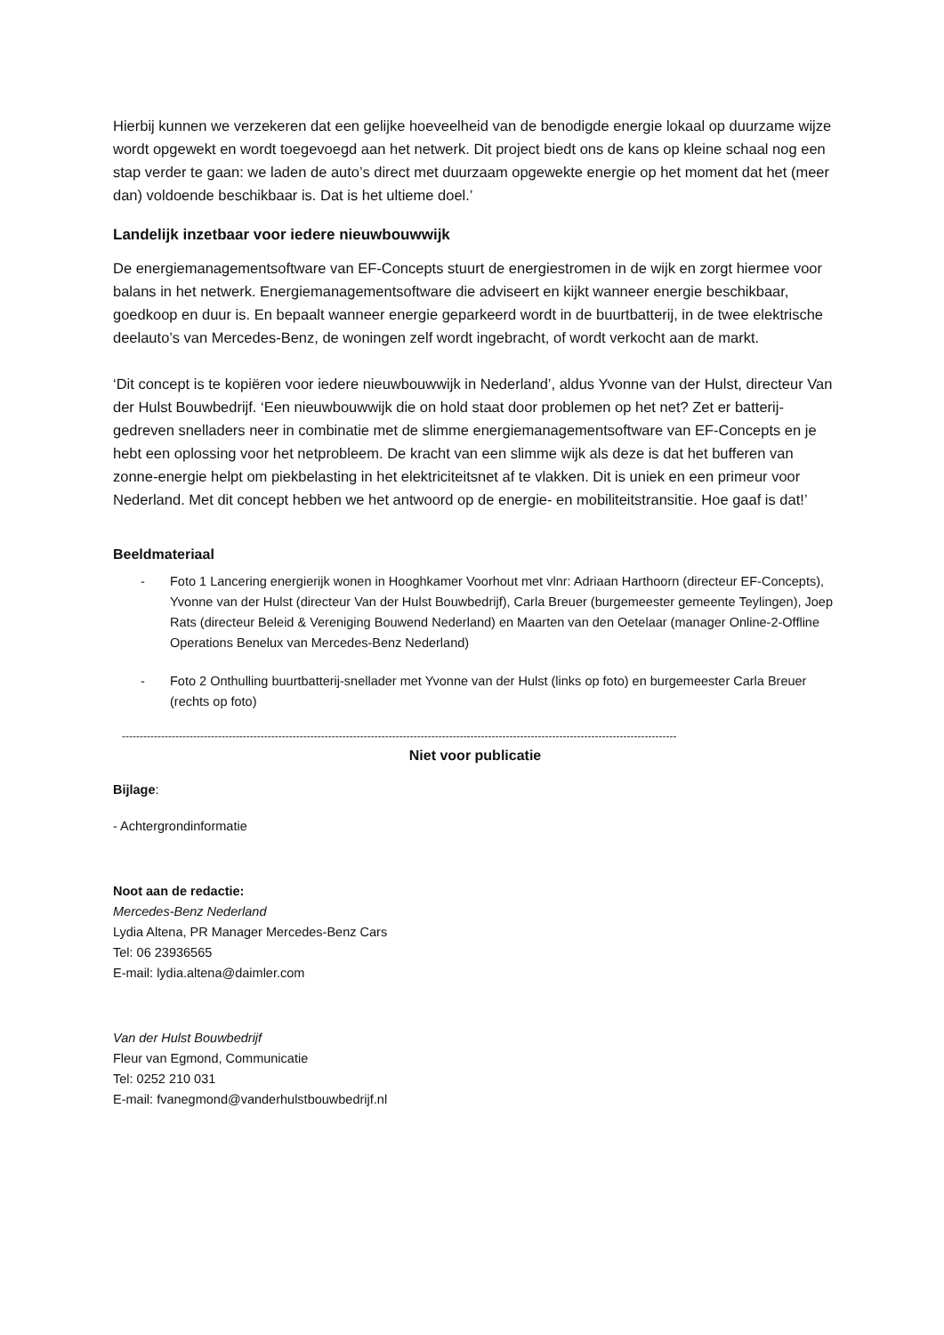Hierbij kunnen we verzekeren dat een gelijke hoeveelheid van de benodigde energie lokaal op duurzame wijze wordt opgewekt en wordt toegevoegd aan het netwerk. Dit project biedt ons de kans op kleine schaal nog een stap verder te gaan: we laden de auto’s direct met duurzaam opgewekte energie op het moment dat het (meer dan) voldoende beschikbaar is. Dat is het ultieme doel.’
Landelijk inzetbaar voor iedere nieuwbouwwijk
De energiemanagementsoftware van EF-Concepts stuurt de energiestromen in de wijk en zorgt hiermee voor balans in het netwerk. Energiemanagementsoftware die adviseert en kijkt wanneer energie beschikbaar, goedkoop en duur is. En bepaalt wanneer energie geparkeerd wordt in de buurtbatterij, in de twee elektrische deelauto’s van Mercedes-Benz, de woningen zelf wordt ingebracht, of wordt verkocht aan de markt.
‘Dit concept is te kopiëren voor iedere nieuwbouwwijk in Nederland’, aldus Yvonne van der Hulst, directeur Van der Hulst Bouwbedrijf. ‘Een nieuwbouwwijk die on hold staat door problemen op het net? Zet er batterij-gedreven snelladers neer in combinatie met de slimme energiemanagementsoftware van EF-Concepts en je hebt een oplossing voor het netprobleem. De kracht van een slimme wijk als deze is dat het bufferen van zonne-energie helpt om piekbelasting in het elektriciteitsnet af te vlakken. Dit is uniek en een primeur voor Nederland. Met dit concept hebben we het antwoord op de energie- en mobiliteitstransitie. Hoe gaaf is dat!’
Beeldmateriaal
- Foto 1 Lancering energierijk wonen in Hooghkamer Voorhout met vlnr: Adriaan Harthoorn (directeur EF-Concepts), Yvonne van der Hulst (directeur Van der Hulst Bouwbedrijf), Carla Breuer (burgemeester gemeente Teylingen), Joep Rats (directeur Beleid & Vereniging Bouwend Nederland) en Maarten van den Oetelaar (manager Online-2-Offline Operations Benelux van Mercedes-Benz Nederland)
- Foto 2 Onthulling buurtbatterij-snellader met Yvonne van der Hulst (links op foto) en burgemeester Carla Breuer (rechts op foto)
------------------------------------------------------------------------------------------------------------------------------------------------------------
Niet voor publicatie
Bijlage:
- Achtergrondinformatie
Noot aan de redactie:
Mercedes-Benz Nederland
Lydia Altena, PR Manager Mercedes-Benz Cars
Tel: 06 23936565
E-mail: lydia.altena@daimler.com
Van der Hulst Bouwbedrijf
Fleur van Egmond, Communicatie
Tel: 0252 210 031
E-mail: fvanegmond@vanderhulstbouwbedrijf.nl